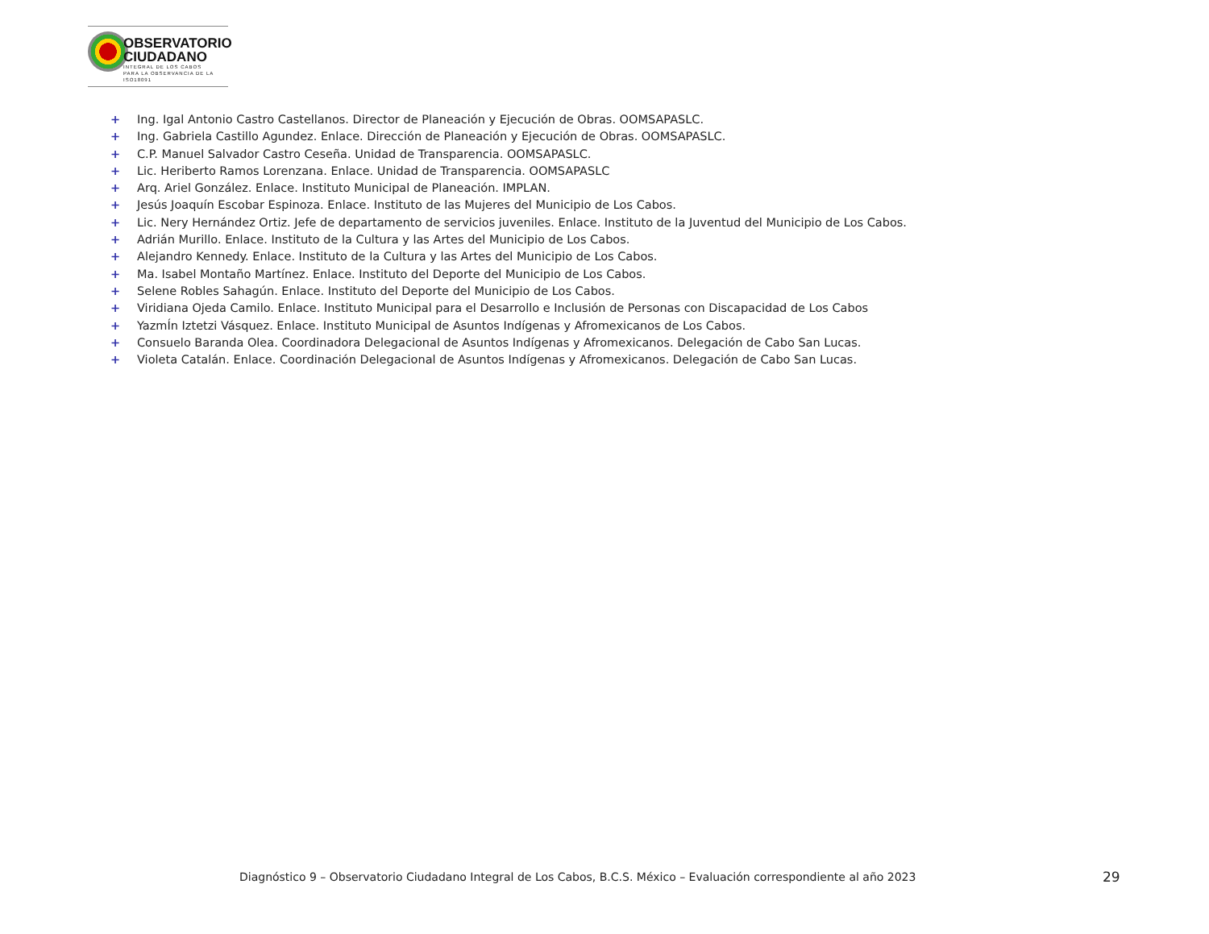OBSERVATORIO
CIUDADANO
INTEGRAL DE LOS CABOS
PARA LA OBSERVANCIA DE LA ISO18091
+ Ing. Igal Antonio Castro Castellanos. Director de Planeación y Ejecución de Obras. OOMSAPASLC.
+ Ing. Gabriela Castillo Agundez. Enlace. Dirección de Planeación y Ejecución de Obras. OOMSAPASLC.
+ C.P. Manuel Salvador Castro Ceseña. Unidad de Transparencia. OOMSAPASLC.
+ Lic. Heriberto Ramos Lorenzana. Enlace. Unidad de Transparencia. OOMSAPASLC
+ Arq. Ariel González. Enlace. Instituto Municipal de Planeación. IMPLAN.
+ Jesús Joaquín Escobar Espinoza. Enlace. Instituto de las Mujeres del Municipio de Los Cabos.
+ Lic. Nery Hernández Ortiz. Jefe de departamento de servicios juveniles. Enlace. Instituto de la Juventud del Municipio de Los Cabos.
+ Adrián Murillo. Enlace. Instituto de la Cultura y las Artes del Municipio de Los Cabos.
+ Alejandro Kennedy. Enlace. Instituto de la Cultura y las Artes del Municipio de Los Cabos.
+ Ma. Isabel Montaño Martínez. Enlace. Instituto del Deporte del Municipio de Los Cabos.
+ Selene Robles Sahagún. Enlace. Instituto del Deporte del Municipio de Los Cabos.
+ Viridiana Ojeda Camilo. Enlace. Instituto Municipal para el Desarrollo e Inclusión de Personas con Discapacidad de Los Cabos
+ YazmÍn Iztetzi Vásquez. Enlace. Instituto Municipal de Asuntos Indígenas y Afromexicanos de Los Cabos.
+ Consuelo Baranda Olea. Coordinadora Delegacional de Asuntos Indígenas y Afromexicanos. Delegación de Cabo San Lucas.
+ Violeta Catalán. Enlace. Coordinación Delegacional de Asuntos Indígenas y Afromexicanos. Delegación de Cabo San Lucas.
Diagnóstico 9 – Observatorio Ciudadano Integral de Los Cabos, B.C.S. México – Evaluación correspondiente al año 2023
29